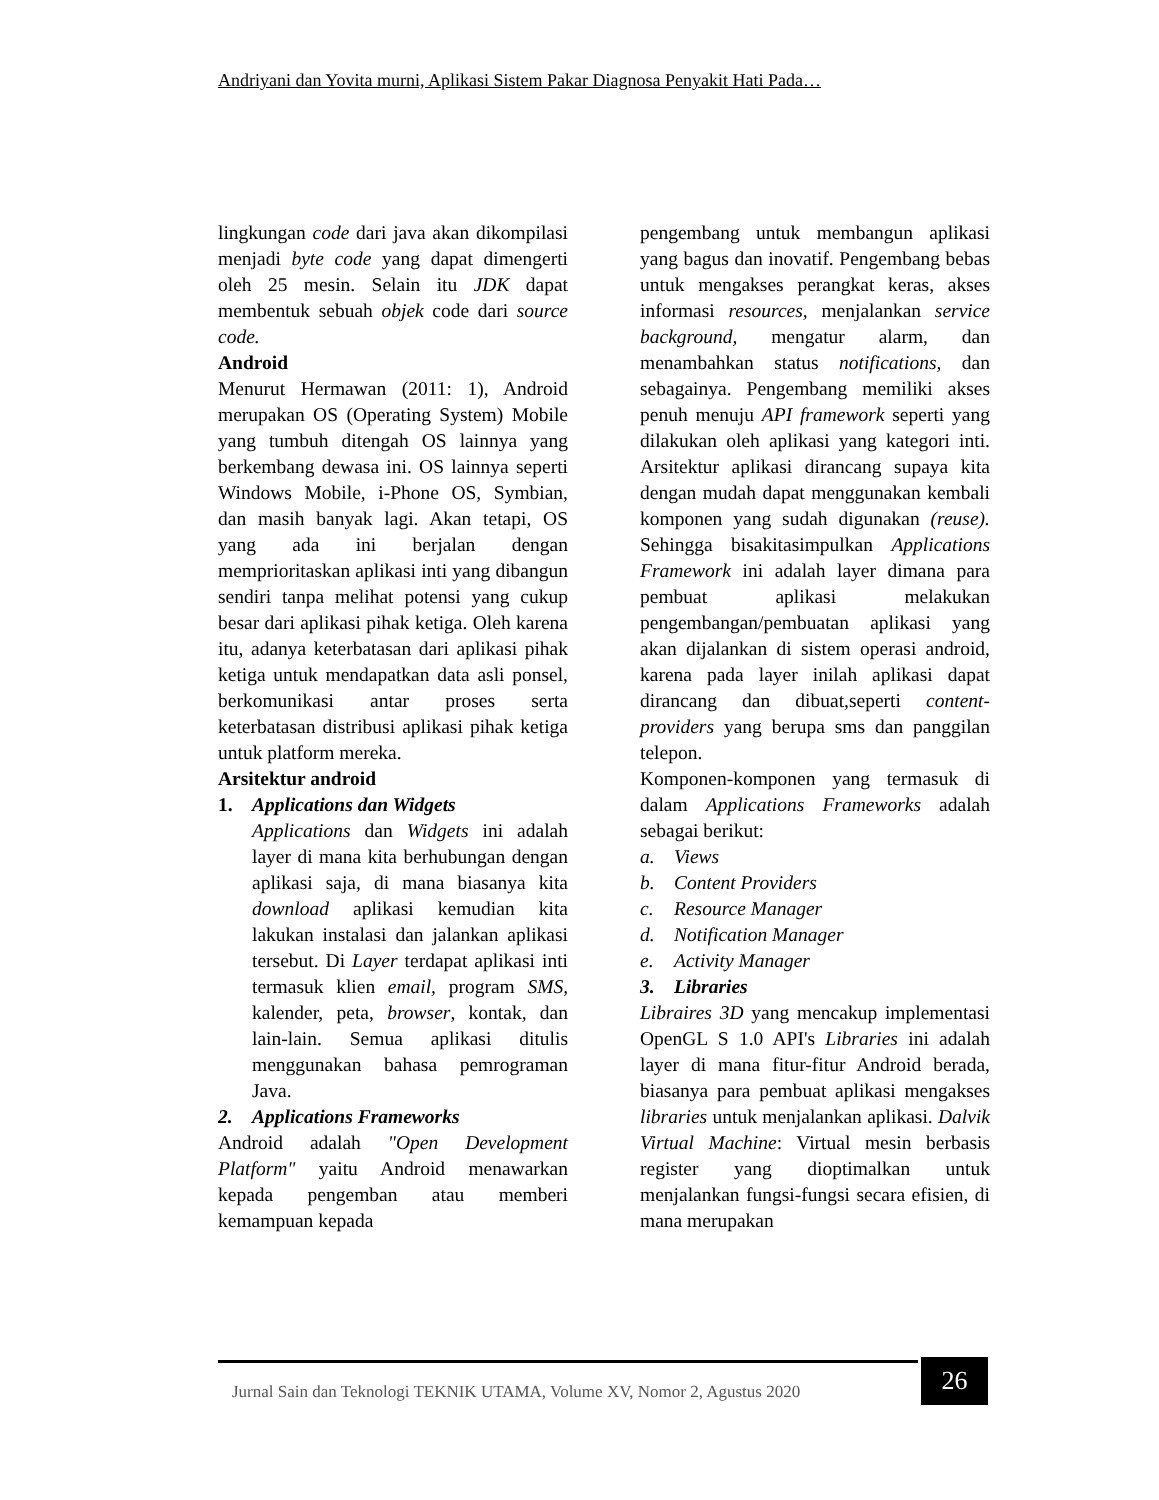Andriyani dan Yovita murni, Aplikasi Sistem Pakar Diagnosa Penyakit Hati Pada…
lingkungan code dari java akan dikompilasi menjadi byte code yang dapat dimengerti oleh 25 mesin. Selain itu JDK dapat membentuk sebuah objek code dari source code.
Android
Menurut Hermawan (2011: 1), Android merupakan OS (Operating System) Mobile yang tumbuh ditengah OS lainnya yang berkembang dewasa ini. OS lainnya seperti Windows Mobile, i-Phone OS, Symbian, dan masih banyak lagi. Akan tetapi, OS yang ada ini berjalan dengan memprioritaskan aplikasi inti yang dibangun sendiri tanpa melihat potensi yang cukup besar dari aplikasi pihak ketiga. Oleh karena itu, adanya keterbatasan dari aplikasi pihak ketiga untuk mendapatkan data asli ponsel, berkomunikasi antar proses serta keterbatasan distribusi aplikasi pihak ketiga untuk platform mereka.
Arsitektur android
1. Applications dan Widgets
Applications dan Widgets ini adalah layer di mana kita berhubungan dengan aplikasi saja, di mana biasanya kita download aplikasi kemudian kita lakukan instalasi dan jalankan aplikasi tersebut. Di Layer terdapat aplikasi inti termasuk klien email, program SMS, kalender, peta, browser, kontak, dan lain-lain. Semua aplikasi ditulis menggunakan bahasa pemrograman Java.
2. Applications Frameworks
Android adalah "Open Development Platform" yaitu Android menawarkan kepada pengemban atau memberi kemampuan kepada
pengembang untuk membangun aplikasi yang bagus dan inovatif. Pengembang bebas untuk mengakses perangkat keras, akses informasi resources, menjalankan service background, mengatur alarm, dan menambahkan status notifications, dan sebagainya. Pengembang memiliki akses penuh menuju API framework seperti yang dilakukan oleh aplikasi yang kategori inti. Arsitektur aplikasi dirancang supaya kita dengan mudah dapat menggunakan kembali komponen yang sudah digunakan (reuse). Sehingga bisakitasimpulkan Applications Framework ini adalah layer dimana para pembuat aplikasi melakukan pengembangan/pembuatan aplikasi yang akan dijalankan di sistem operasi android, karena pada layer inilah aplikasi dapat dirancang dan dibuat,seperti content-providers yang berupa sms dan panggilan telepon.
Komponen-komponen yang termasuk di dalam Applications Frameworks adalah sebagai berikut:
a. Views
b. Content Providers
c. Resource Manager
d. Notification Manager
e. Activity Manager
3. Libraries
Libraires 3D yang mencakup implementasi OpenGL S 1.0 API's Libraries ini adalah layer di mana fitur-fitur Android berada, biasanya para pembuat aplikasi mengakses libraries untuk menjalankan aplikasi. Dalvik Virtual Machine: Virtual mesin berbasis register yang dioptimalkan untuk menjalankan fungsi-fungsi secara efisien, di mana merupakan
Jurnal Sain dan Teknologi TEKNIK UTAMA, Volume XV, Nomor 2, Agustus 2020
26